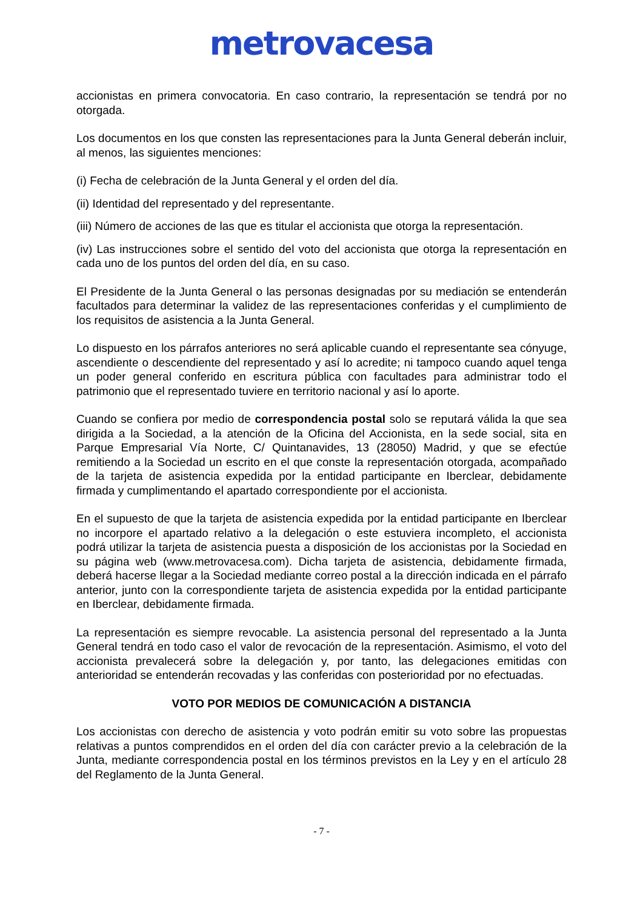metrovacesa
accionistas en primera convocatoria. En caso contrario, la representación se tendrá por no otorgada.
Los documentos en los que consten las representaciones para la Junta General deberán incluir, al menos, las siguientes menciones:
(i) Fecha de celebración de la Junta General y el orden del día.
(ii) Identidad del representado y del representante.
(iii) Número de acciones de las que es titular el accionista que otorga la representación.
(iv) Las instrucciones sobre el sentido del voto del accionista que otorga la representación en cada uno de los puntos del orden del día, en su caso.
El Presidente de la Junta General o las personas designadas por su mediación se entenderán facultados para determinar la validez de las representaciones conferidas y el cumplimiento de los requisitos de asistencia a la Junta General.
Lo dispuesto en los párrafos anteriores no será aplicable cuando el representante sea cónyuge, ascendiente o descendiente del representado y así lo acredite; ni tampoco cuando aquel tenga un poder general conferido en escritura pública con facultades para administrar todo el patrimonio que el representado tuviere en territorio nacional y así lo aporte.
Cuando se confiera por medio de correspondencia postal solo se reputará válida la que sea dirigida a la Sociedad, a la atención de la Oficina del Accionista, en la sede social, sita en Parque Empresarial Vía Norte, C/ Quintanavides, 13 (28050) Madrid, y que se efectúe remitiendo a la Sociedad un escrito en el que conste la representación otorgada, acompañado de la tarjeta de asistencia expedida por la entidad participante en Iberclear, debidamente firmada y cumplimentando el apartado correspondiente por el accionista.
En el supuesto de que la tarjeta de asistencia expedida por la entidad participante en Iberclear no incorpore el apartado relativo a la delegación o este estuviera incompleto, el accionista podrá utilizar la tarjeta de asistencia puesta a disposición de los accionistas por la Sociedad en su página web (www.metrovacesa.com). Dicha tarjeta de asistencia, debidamente firmada, deberá hacerse llegar a la Sociedad mediante correo postal a la dirección indicada en el párrafo anterior, junto con la correspondiente tarjeta de asistencia expedida por la entidad participante en Iberclear, debidamente firmada.
La representación es siempre revocable. La asistencia personal del representado a la Junta General tendrá en todo caso el valor de revocación de la representación. Asimismo, el voto del accionista prevalecerá sobre la delegación y, por tanto, las delegaciones emitidas con anterioridad se entenderán recovadas y las conferidas con posterioridad por no efectuadas.
VOTO POR MEDIOS DE COMUNICACIÓN A DISTANCIA
Los accionistas con derecho de asistencia y voto podrán emitir su voto sobre las propuestas relativas a puntos comprendidos en el orden del día con carácter previo a la celebración de la Junta, mediante correspondencia postal en los términos previstos en la Ley y en el artículo 28 del Reglamento de la Junta General.
- 7 -